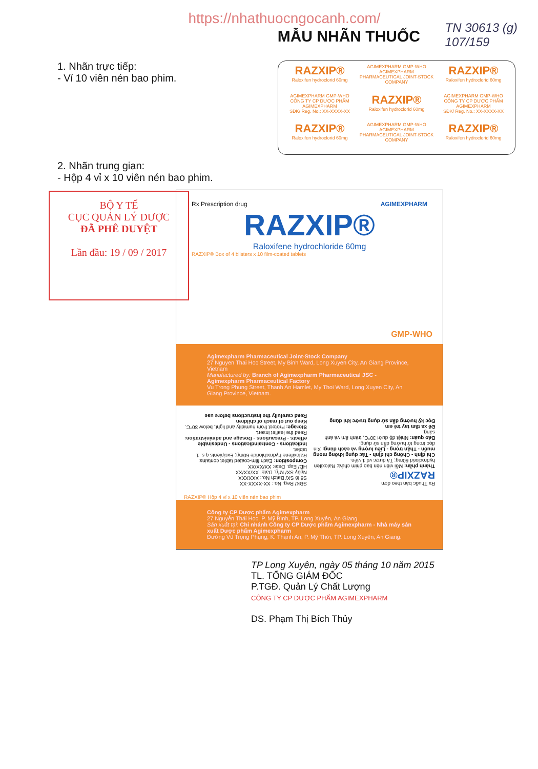https://nhathuocngocanh.com/
MẪU NHÃN THUỐC
TN 30613 (g)
107/159
1. Nhãn trực tiếp:
- Vỉ 10 viên nén bao phim.
RAZXIP®
Raloxifen hydroclorid 60mg
AGIMEXPHARM GMP-WHO
AGIMEXPHARM PHARMACEUTICAL JOINT-STOCK COMPANY
RAZXIP®
Raloxifen hydroclorid 60mg
AGIMEXPHARM GMP-WHO
CÔNG TY CP DƯỢC PHẨM AGIMEXPHARM
SĐK/ Reg. No.: XX-XXXX-XX
RAZXIP®
Raloxifen hydroclorid 60mg
AGIMEXPHARM GMP-WHO
CÔNG TY CP DƯỢC PHẨM AGIMEXPHARM
SĐK/ Reg. No.: XX-XXXX-XX
RAZXIP®
Raloxifen hydroclorid 60mg
AGIMEXPHARM GMP-WHO
AGIMEXPHARM PHARMACEUTICAL JOINT-STOCK COMPANY
RAZXIP®
Raloxifen hydroclorid 60mg
2. Nhãn trung gian:
- Hộp 4 vỉ x 10 viên nén bao phim.
BỘ Y TẾ
CỤC QUẢN LÝ DƯỢC
ĐÃ PHÊ DUYỆT
Lần đầu: 19 / 09 / 2017
Rx Prescription drug AGIMEXPHARM
RAZXIP®
Raloxifene hydrochloride 60mg
GMP-WHO
RAZXIP® Box of 4 blisters x 10 film-coated tablets
Agimexpharm Pharmaceutical Joint-Stock Company
27 Nguyen Thai Hoc Street, My Binh Ward, Long Xuyen City, An Giang Province, Vietnam
Manufactured by: Branch of Agimexpharm Pharmaceutical JSC - Agimexpharm Pharmaceutical Factory
Vu Trong Phung Street, Thanh An Hamlet, My Thoi Ward, Long Xuyen City, An Giang Province, Vietnam.
Rx Thuốc bán theo đơn
RAZXIP®
Thành phần: Mỗi viên nén bao phim chứa: Raloxifen hydroclorid 60mg; Tá dược vđ 1 viên.
Chỉ định - Chống chỉ định - Tác dụng không mong muốn - Thận trọng - Liều lượng và cách dùng: Xin đọc trong tờ hướng dẫn sử dụng.
Bảo quản: Nhiệt độ dưới 30°C, tránh ẩm và ánh sáng.
Để xa tầm tay trẻ em
Đọc kỹ hướng dẫn sử dụng trước khi dùng
SĐK/ Reg. No.: XX-XXXX-XX
Số lô SX/ Batch No.: XXXXXX
Ngày SX/ Mfg. Date: XX/XX/XX
HD/ Exp. Date: XX/XX/XX
Composition: Each film-coated tablet contains: Raloxifene hydrochloride 60mg; Excipients q.s. 1 tablet.
Indications - Contraindications - Undesirable effects - Precautions - Dosage and administration: Read the leaflet insert.
Storage: Protect from humidity and light, below 30°C.
Keep out of reach of children
Read carefully the instructions before use
RAZXIP® Hộp 4 vỉ x 10 viên nén bao phim
Công ty CP Dược phẩm Agimexpharm
27 Nguyễn Thái Học, P. Mỹ Bình, TP. Long Xuyên, An Giang
Sản xuất tại: Chi nhánh Công ty CP Dược phẩm Agimexpharm - Nhà máy sản xuất Dược phẩm Agimexpharm
Đường Vũ Trọng Phụng, K. Thạnh An, P. Mỹ Thới, TP. Long Xuyên, An Giang.
TP Long Xuyên, ngày 05 tháng 10 năm 2015
TL. TỔNG GIÁM ĐỐC
P.TGĐ. Quản Lý Chất Lượng
CÔNG TY CP DƯỢC PHẨM AGIMEXPHARM
DS. Phạm Thị Bích Thủy